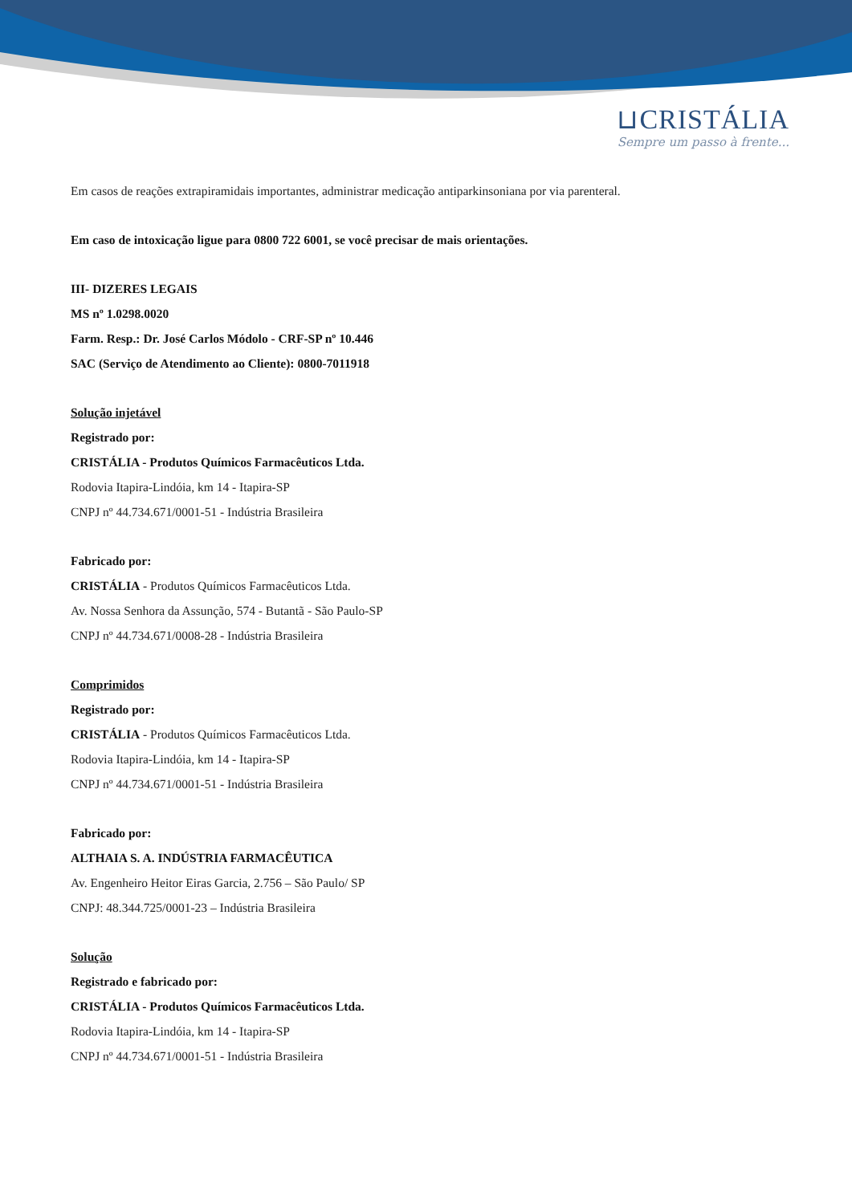⊔CRISTÁLIA
Sempre um passo à frente...
Em casos de reações extrapiramidais importantes, administrar medicação antiparkinsoniana por via parenteral.
Em caso de intoxicação ligue para 0800 722 6001, se você precisar de mais orientações.
III- DIZERES LEGAIS
MS nº 1.0298.0020
Farm. Resp.: Dr. José Carlos Módolo - CRF-SP nº 10.446
SAC (Serviço de Atendimento ao Cliente): 0800-7011918
Solução injetável
Registrado por:
CRISTÁLIA - Produtos Químicos Farmacêuticos Ltda.
Rodovia Itapira-Lindóia, km 14 - Itapira-SP
CNPJ nº 44.734.671/0001-51 - Indústria Brasileira
Fabricado por:
CRISTÁLIA - Produtos Químicos Farmacêuticos Ltda.
Av. Nossa Senhora da Assunção, 574 - Butantã - São Paulo-SP
CNPJ nº 44.734.671/0008-28 - Indústria Brasileira
Comprimidos
Registrado por:
CRISTÁLIA - Produtos Químicos Farmacêuticos Ltda.
Rodovia Itapira-Lindóia, km 14 - Itapira-SP
CNPJ nº 44.734.671/0001-51 - Indústria Brasileira
Fabricado por:
ALTHAIA S. A. INDÚSTRIA FARMACÊUTICA
Av. Engenheiro Heitor Eiras Garcia, 2.756 – São Paulo/ SP
CNPJ: 48.344.725/0001-23 – Indústria Brasileira
Solução
Registrado e fabricado por:
CRISTÁLIA - Produtos Químicos Farmacêuticos Ltda.
Rodovia Itapira-Lindóia, km 14 - Itapira-SP
CNPJ nº 44.734.671/0001-51 - Indústria Brasileira